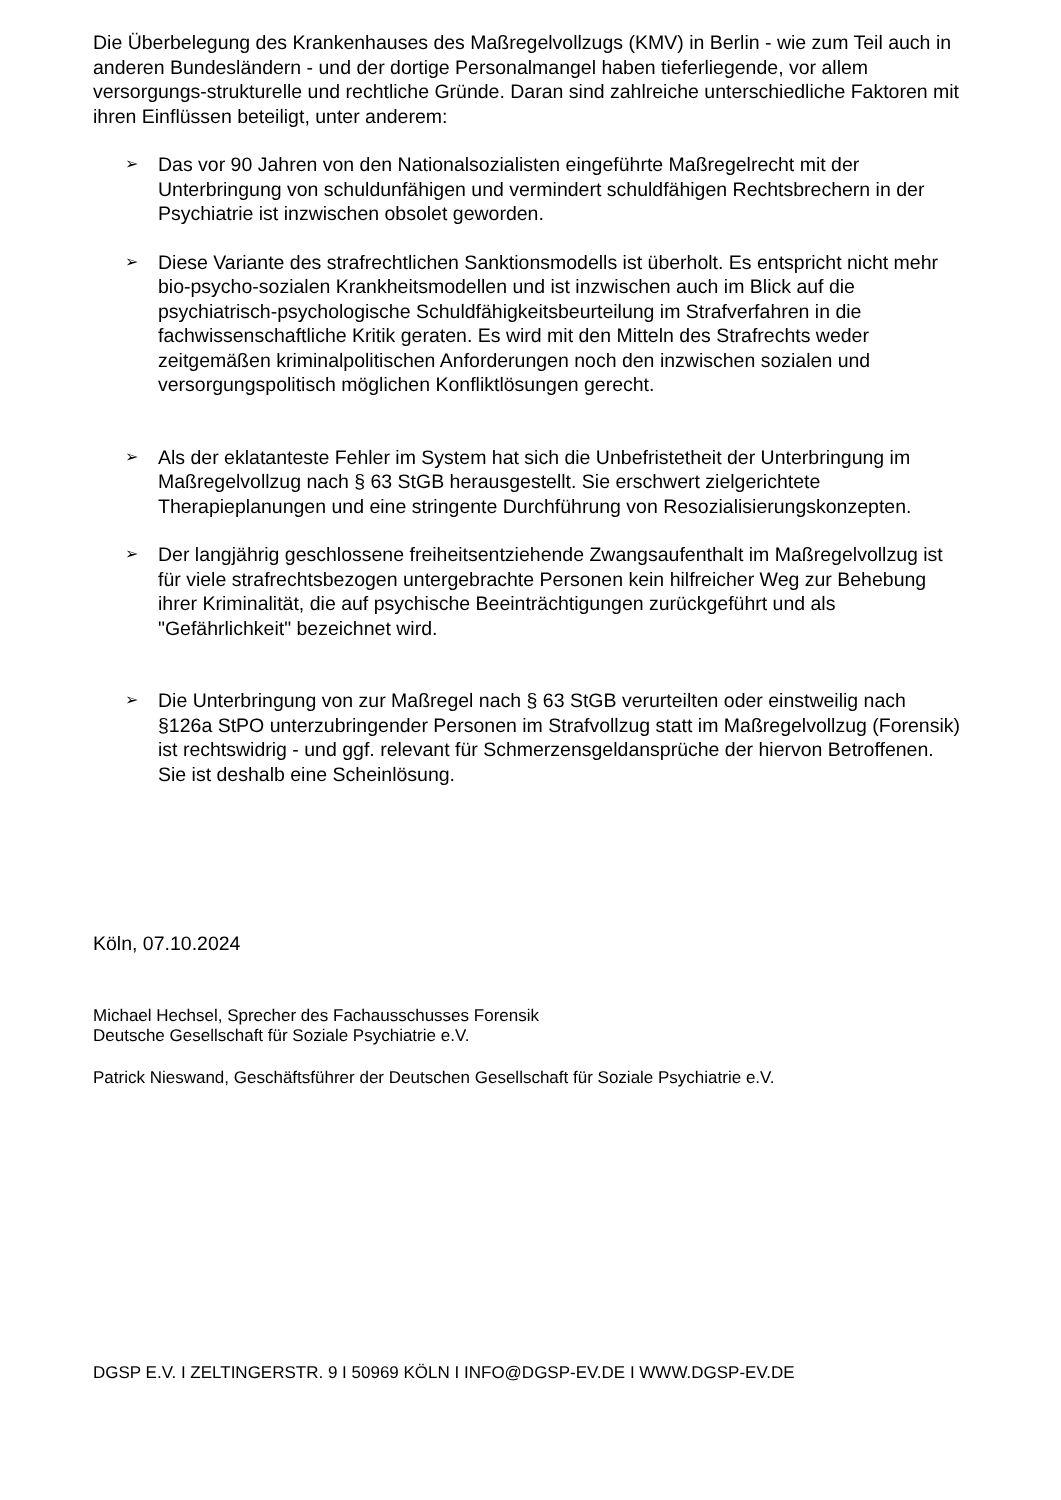Die Überbelegung des Krankenhauses des Maßregelvollzugs (KMV) in Berlin - wie zum Teil auch in anderen Bundesländern - und der dortige Personalmangel haben tieferliegende, vor allem versorgungs-strukturelle und rechtliche Gründe. Daran sind zahlreiche unterschiedliche Faktoren mit ihren Einflüssen beteiligt, unter anderem:
➢
Das vor 90 Jahren von den Nationalsozialisten eingeführte Maßregelrecht mit der Unterbringung von schuldunfähigen und vermindert schuldfähigen Rechtsbrechern in der Psychiatrie ist inzwischen obsolet geworden.
➢
Diese Variante des strafrechtlichen Sanktionsmodells ist überholt. Es entspricht nicht mehr bio-psycho-sozialen Krankheitsmodellen und ist inzwischen auch im Blick auf die psychiatrisch-psychologische Schuldfähigkeitsbeurteilung im Strafverfahren in die fachwissenschaftliche Kritik geraten. Es wird mit den Mitteln des Strafrechts weder zeitgemäßen kriminalpolitischen Anforderungen noch den inzwischen sozialen und versorgungspolitisch möglichen Konfliktlösungen gerecht.
➢
Als der eklatanteste Fehler im System hat sich die Unbefristetheit der Unterbringung im Maßregelvollzug nach § 63 StGB herausgestellt. Sie erschwert zielgerichtete Therapieplanungen und eine stringente Durchführung von Resozialisierungskonzepten.
➢
Der langjährig geschlossene freiheitsentziehende Zwangsaufenthalt im Maßregelvollzug ist für viele strafrechtsbezogen untergebrachte Personen kein hilfreicher Weg zur Behebung ihrer Kriminalität, die auf psychische Beeinträchtigungen zurückgeführt und als "Gefährlichkeit" bezeichnet wird.
➢
Die Unterbringung von zur Maßregel nach § 63 StGB verurteilten oder einstweilig nach §126a StPO unterzubringender Personen im Strafvollzug statt im Maßregelvollzug (Forensik) ist rechtswidrig - und ggf. relevant für Schmerzensgeldansprüche der hiervon Betroffenen. Sie ist deshalb eine Scheinlösung.
Köln, 07.10.2024
Michael Hechsel, Sprecher des Fachausschusses Forensik
Deutsche Gesellschaft für Soziale Psychiatrie e.V.
Patrick Nieswand, Geschäftsführer der Deutschen Gesellschaft für Soziale Psychiatrie e.V.
DGSP E.V. I ZELTINGERSTR. 9 I 50969 KÖLN I INFO@DGSP-EV.DE I WWW.DGSP-EV.DE